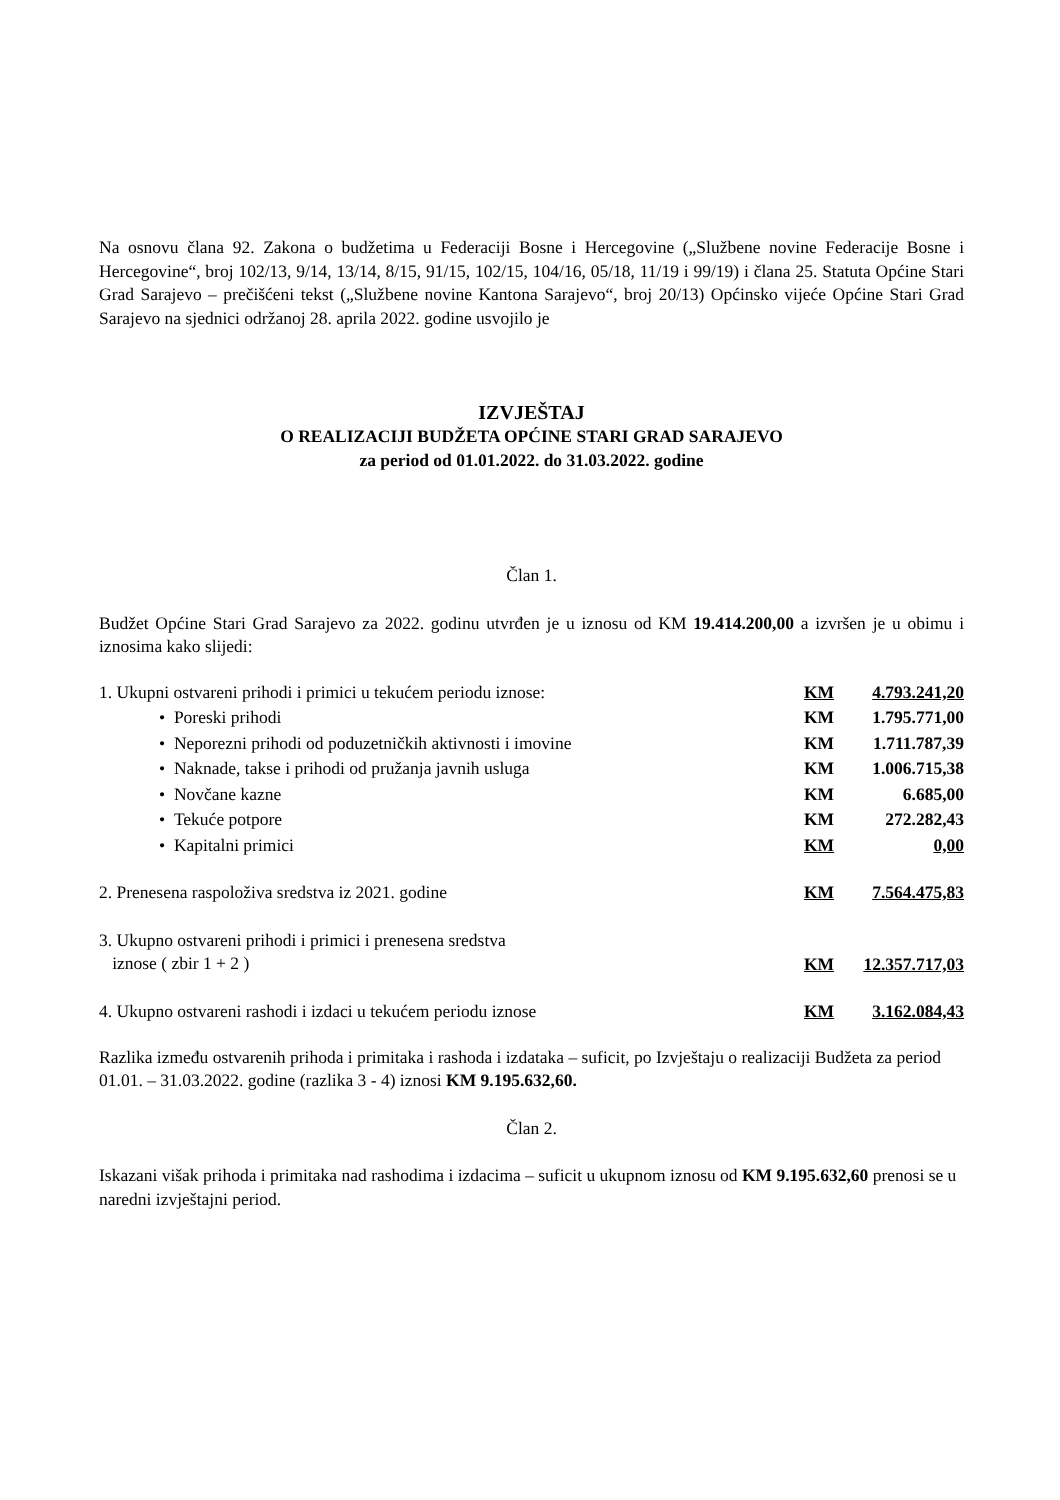Na osnovu člana 92. Zakona o budžetima u Federaciji Bosne i Hercegovine („Službene novine Federacije Bosne i Hercegovine“, broj 102/13, 9/14, 13/14, 8/15, 91/15, 102/15, 104/16, 05/18, 11/19 i 99/19) i člana 25. Statuta Općine Stari Grad Sarajevo – prečišćeni tekst („Službene novine Kantona Sarajevo“, broj 20/13) Općinsko vijeće Općine Stari Grad Sarajevo na sjednici održanoj 28. aprila 2022. godine usvojilo je
IZVJEŠTAJ
O REALIZACIJI BUDŽETA OPĆINE STARI GRAD SARAJEVO
za period od 01.01.2022. do 31.03.2022. godine
Član 1.
Budžet Općine Stari Grad Sarajevo za 2022. godinu utvrđen je u iznosu od KM 19.414.200,00 a izvršen je u obimu i iznosima kako slijedi:
| 1. Ukupni ostvareni prihodi i primici u tekućem periodu iznose: | KM | 4.793.241,20 |
| • Poreski prihodi | KM | 1.795.771,00 |
| • Neporezni prihodi od poduzetničkih aktivnosti i imovine | KM | 1.711.787,39 |
| • Naknade, takse i prihodi od pružanja javnih usluga | KM | 1.006.715,38 |
| • Novčane kazne | KM | 6.685,00 |
| • Tekuće potpore | KM | 272.282,43 |
| • Kapitalni primici | KM | 0,00 |
| 2. Prenesena raspoloživa sredstva iz 2021. godine | KM | 7.564.475,83 |
| 3. Ukupno ostvareni prihodi i primici i prenesena sredstva iznose ( zbir 1 + 2 ) | KM | 12.357.717,03 |
| 4. Ukupno ostvareni rashodi i izdaci u tekućem periodu iznose | KM | 3.162.084,43 |
Razlika između ostvarenih prihoda i primitaka i rashoda i izdataka – suficit, po Izvještaju o realizaciji Budžeta za period 01.01. – 31.03.2022. godine (razlika 3 - 4) iznosi KM 9.195.632,60.
Član 2.
Iskazani višak prihoda i primitaka nad rashodima i izdacima – suficit u ukupnom iznosu od KM 9.195.632,60 prenosi se u naredni izvještajni period.